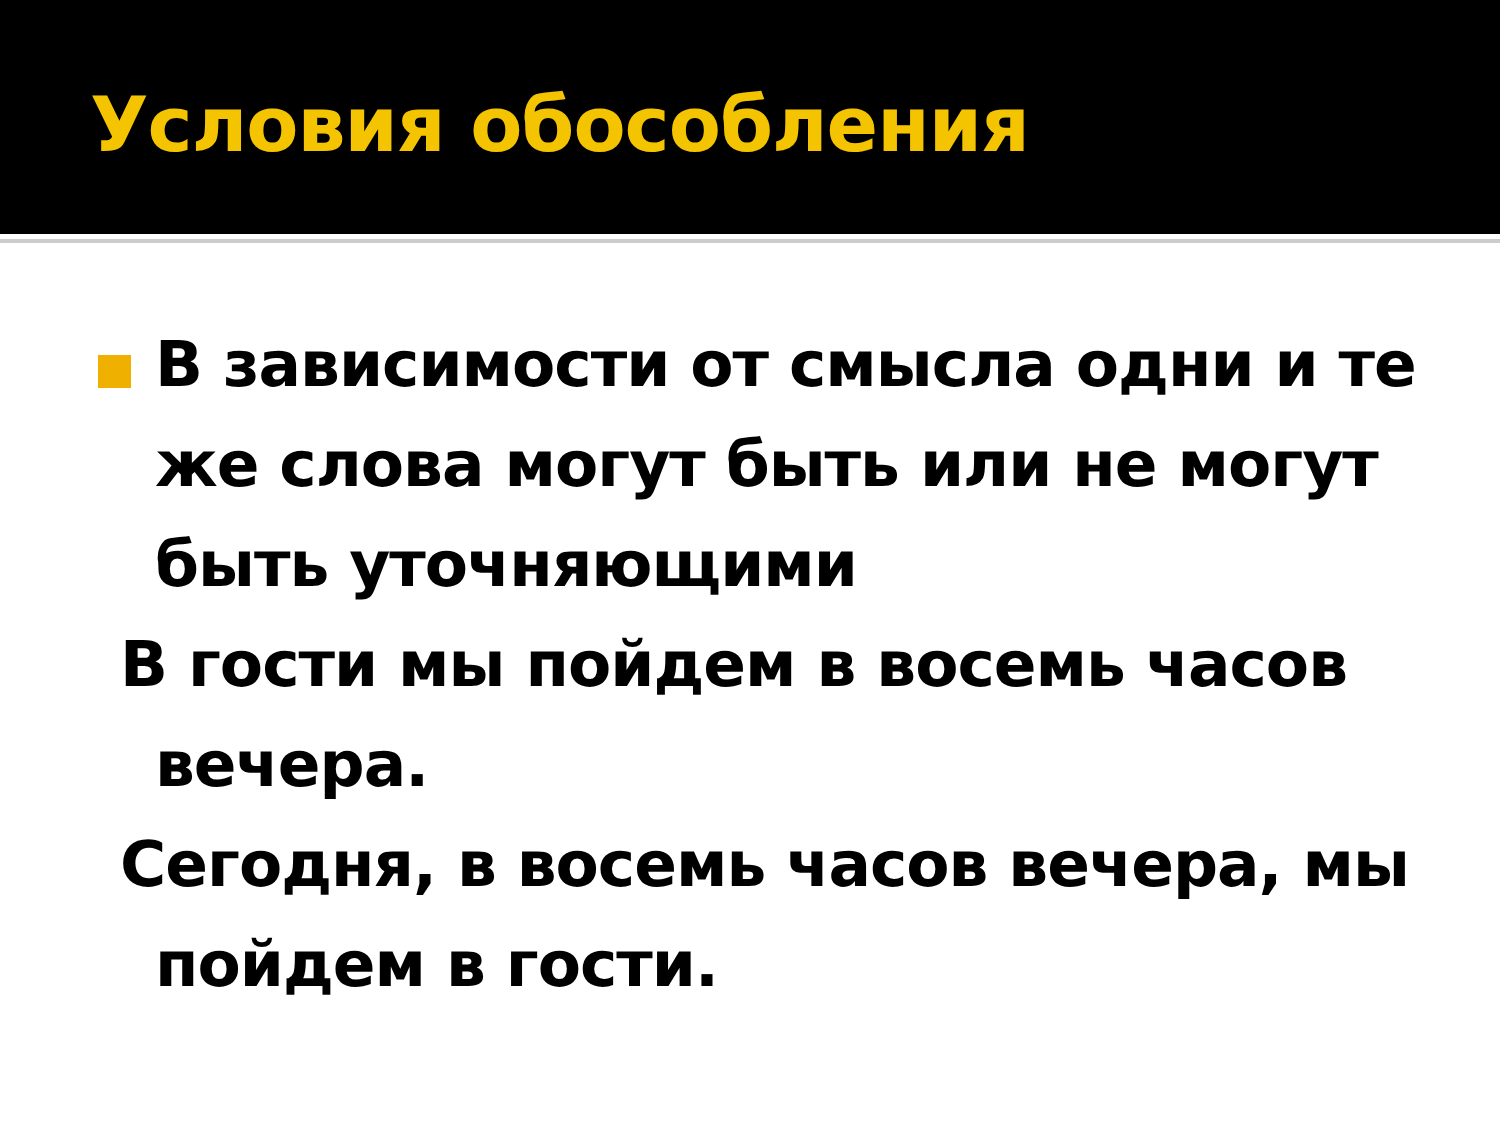Условия обособления
В зависимости от смысла одни и те же слова могут быть или не могут быть уточняющими
В гости мы пойдем в восемь часов вечера.
Сегодня, в восемь часов вечера, мы пойдем в гости.